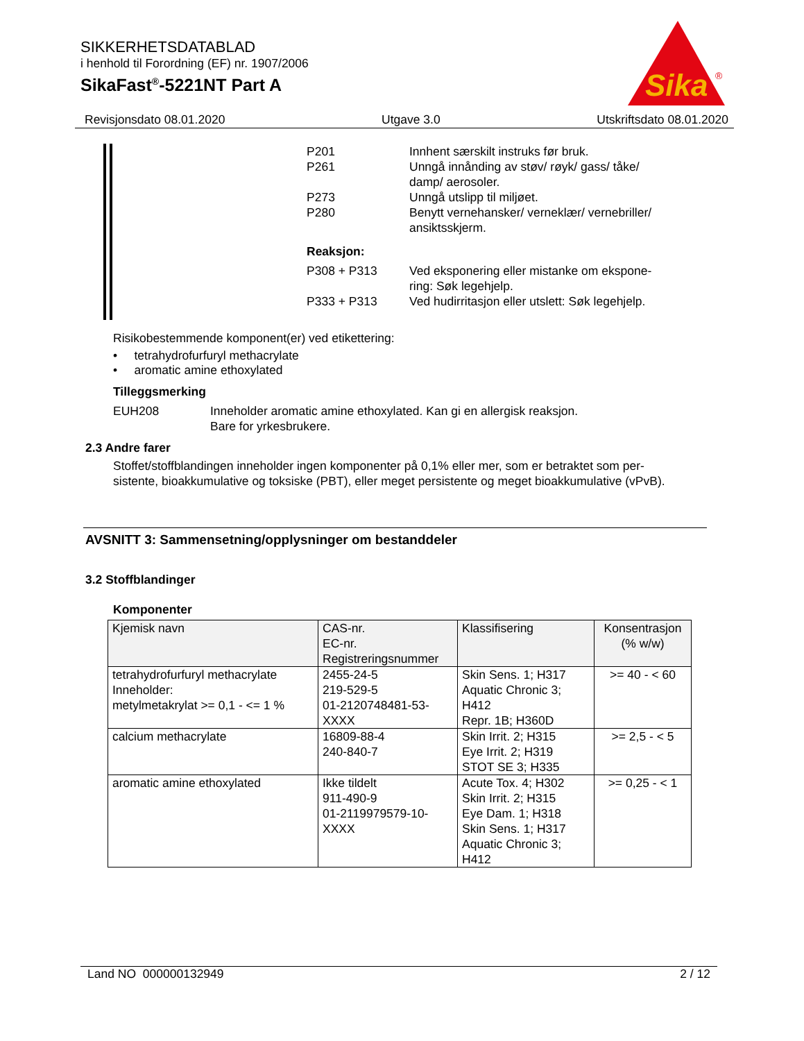SIKKERHETSDATABLAD
i henhold til Forordning (EF) nr. 1907/2006
SikaFast<sup>®</sup>-5221NT Part A
Sika
®
Revisjonsdato 08.01.2020 Utgave 3.0 Utskriftsdato 08.01.2020
P201 Innhent særskilt instruks før bruk.
P261 Unngå innånding av støv/ røyk/ gass/ tåke/ damp/ aerosoler.
P273 Unngå utslipp til miljøet.
P280 Benytt vernehansker/ verneklær/ vernebriller/ ansiktsskjerm.
Reaksjon:
P308 + P313 Ved eksponering eller mistanke om ekspone-ring: Søk legehjelp.
P333 + P313 Ved hudirritasjon eller utslett: Søk legehjelp.
Risikobestemmende komponent(er) ved etikettering:
• tetrahydrofurfuryl methacrylate
• aromatic amine ethoxylated
Tilleggsmerking
EUH208 Inneholder aromatic amine ethoxylated. Kan gi en allergisk reaksjon.
Bare for yrkesbrukere.
2.3 Andre farer
Stoffet/stoffblandingen inneholder ingen komponenter på 0,1% eller mer, som er betraktet som per-sistente, bioakkumulative og toksiske (PBT), eller meget persistente og meget bioakkumulative (vPvB).
AVSNITT 3: Sammensetning/opplysninger om bestanddeler
3.2 Stoffblandinger
Komponenter
| Kjemisk navn | CAS-nr. EC-nr. Registreringsnummer | Klassifisering | Konsentrasjon (% w/w) |
| --- | --- | --- | --- |
| tetrahydrofurfuryl methacrylate Inneholder: metylmetakrylat >= 0,1 - <= 1 % | 2455-24-5 219-529-5 01-2120748481-53-XXXX | Skin Sens. 1; H317 Aquatic Chronic 3; H412 Repr. 1B; H360D | >= 40 - < 60 |
| calcium methacrylate | 16809-88-4 240-840-7 | Skin Irrit. 2; H315 Eye Irrit. 2; H319 STOT SE 3; H335 | >= 2,5 - < 5 |
| aromatic amine ethoxylated | Ikke tildelt 911-490-9 01-2119979579-10-XXXX | Acute Tox. 4; H302 Skin Irrit. 2; H315 Eye Dam. 1; H318 Skin Sens. 1; H317 Aquatic Chronic 3; H412 | >= 0,25 - < 1 |
Land NO 000000132949 2 / 12